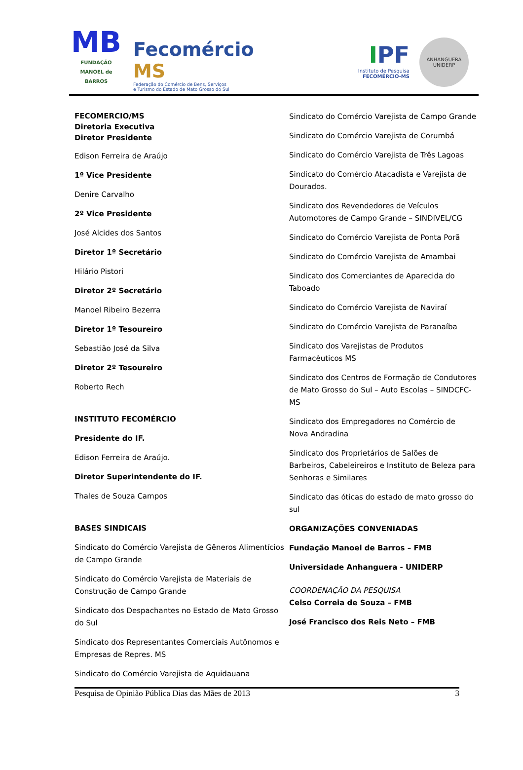MB
FUNDAÇÃO
MANOEL de BARROS
Fecomércio MS
Federação do Comércio de Bens, Serviços
e Turismo do Estado de Mato Grosso do Sul
IPF
Instituto de Pesquisa
FECOMÉRCIO-MS
ANHANGUERA
UNIDERP
FECOMERCIO/MS
Diretoria Executiva
Diretor Presidente
Edison Ferreira de Araújo
1º Vice Presidente
Denire Carvalho
2º Vice Presidente
José Alcides dos Santos
Diretor 1º Secretário
Hilário Pistori
Diretor 2º Secretário
Manoel Ribeiro Bezerra
Diretor 1º Tesoureiro
Sebastião José da Silva
Diretor 2º Tesoureiro
Roberto Rech
INSTITUTO FECOMÉRCIO
Presidente do IF.
Edison Ferreira de Araújo.
Diretor Superintendente do IF.
Thales de Souza Campos
BASES SINDICAIS
Sindicato do Comércio Varejista de Gêneros Alimentícios de Campo Grande
Sindicato do Comércio Varejista de Materiais de Construção de Campo Grande
Sindicato dos Despachantes no Estado de Mato Grosso do Sul
Sindicato dos Representantes Comerciais Autônomos e Empresas de Repres. MS
Sindicato do Comércio Varejista de Aquidauana
Sindicato do Comércio Varejista de Campo Grande
Sindicato do Comércio Varejista de Corumbá
Sindicato do Comércio Varejista de Três Lagoas
Sindicato do Comércio Atacadista e Varejista de Dourados.
Sindicato dos Revendedores de Veículos Automotores de Campo Grande – SINDIVEL/CG
Sindicato do Comércio Varejista de Ponta Porã
Sindicato do Comércio Varejista de Amambai
Sindicato dos Comerciantes de Aparecida do Taboado
Sindicato do Comércio Varejista de Naviraí
Sindicato do Comércio Varejista de Paranaíba
Sindicato dos Varejistas de Produtos Farmacêuticos MS
Sindicato dos Centros de Formação de Condutores de Mato Grosso do Sul – Auto Escolas – SINDCFC-MS
Sindicato dos Empregadores no Comércio de Nova Andradina
Sindicato dos Proprietários de Salões de Barbeiros, Cabeleireiros e Instituto de Beleza para Senhoras e Similares
Sindicato das óticas do estado de mato grosso do sul
ORGANIZAÇÕES CONVENIADAS
Fundação Manoel de Barros – FMB
Universidade Anhanguera - UNIDERP
COORDENAÇÃO DA PESQUISA
Celso Correia de Souza – FMB
José Francisco dos Reis Neto – FMB
Pesquisa de Opinião Pública Dias das Mães de 2013 3